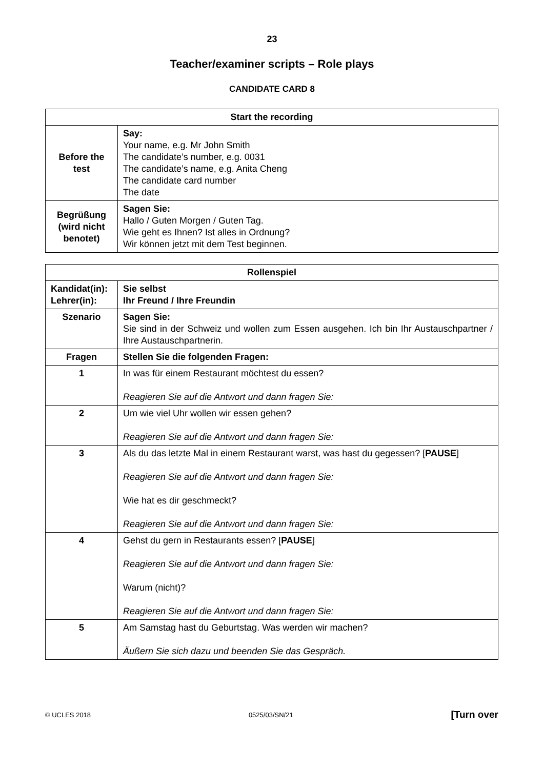23
Teacher/examiner scripts – Role plays
CANDIDATE CARD 8
| Start the recording | |
| --- | --- |
| Before the test | Say: Your name, e.g. Mr John Smith The candidate’s number, e.g. 0031 The candidate’s name, e.g. Anita Cheng The candidate card number The date |
| Begrüßung (wird nicht benotet) | Sagen Sie: Hallo / Guten Morgen / Guten Tag. Wie geht es Ihnen? Ist alles in Ordnung? Wir können jetzt mit dem Test beginnen. |
| Rollenspiel | |
| --- | --- |
| Kandidat(in): Lehrer(in): | Sie selbst Ihr Freund / Ihre Freundin |
| Szenario | Sagen Sie: Sie sind in der Schweiz und wollen zum Essen ausgehen. Ich bin Ihr Austauschpartner / Ihre Austauschpartnerin. |
| Fragen | Stellen Sie die folgenden Fragen: |
| 1 | In was für einem Restaurant möchtest du essen? Reagieren Sie auf die Antwort und dann fragen Sie: |
| 2 | Um wie viel Uhr wollen wir essen gehen? Reagieren Sie auf die Antwort und dann fragen Sie: |
| 3 | Als du das letzte Mal in einem Restaurant warst, was hast du gegessen? [ PAUSE ] Reagieren Sie auf die Antwort und dann fragen Sie: Wie hat es dir geschmeckt? Reagieren Sie auf die Antwort und dann fragen Sie: |
| 4 | Gehst du gern in Restaurants essen? [ PAUSE ] Reagieren Sie auf die Antwort und dann fragen Sie: Warum (nicht)? Reagieren Sie auf die Antwort und dann fragen Sie: |
| 5 | Am Samstag hast du Geburtstag. Was werden wir machen? Äußern Sie sich dazu und beenden Sie das Gespräch. |
© UCLES 2018 0525/03/SN/21 [Turn over